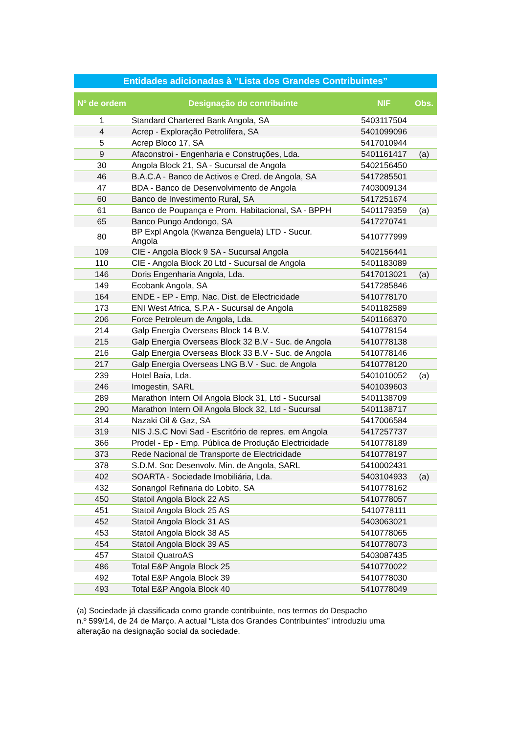Entidades adicionadas à “Lista dos Grandes Contribuintes”
| Nº de ordem | Designação do contribuinte | NIF | Obs. |
| --- | --- | --- | --- |
| 1 | Standard Chartered Bank Angola, SA | 5403117504 | |
| 4 | Acrep - Exploração Petrolífera, SA | 5401099096 | |
| 5 | Acrep Bloco 17, SA | 5417010944 | |
| 9 | Afaconstroi - Engenharia e Construções, Lda. | 5401161417 | (a) |
| 30 | Angola Block 21, SA - Sucursal de Angola | 5402156450 | |
| 46 | B.A.C.A - Banco de Activos e Cred. de Angola, SA | 5417285501 | |
| 47 | BDA - Banco de Desenvolvimento de Angola | 7403009134 | |
| 60 | Banco de Investimento Rural, SA | 5417251674 | |
| 61 | Banco de Poupança e Prom. Habitacional, SA - BPPH | 5401179359 | (a) |
| 65 | Banco Pungo Andongo, SA | 5417270741 | |
| 80 | BP Expl Angola (Kwanza Benguela) LTD - Sucur. Angola | 5410777999 | |
| 109 | CIE - Angola Block 9 SA - Sucursal Angola | 5402156441 | |
| 110 | CIE - Angola Block 20 Ltd - Sucursal de Angola | 5401183089 | |
| 146 | Doris Engenharia Angola, Lda. | 5417013021 | (a) |
| 149 | Ecobank Angola, SA | 5417285846 | |
| 164 | ENDE - EP - Emp. Nac. Dist. de Electricidade | 5410778170 | |
| 173 | ENI West Africa, S.P.A - Sucursal de Angola | 5401182589 | |
| 206 | Force Petroleum de Angola, Lda. | 5401166370 | |
| 214 | Galp Energia Overseas Block 14 B.V. | 5410778154 | |
| 215 | Galp Energia Overseas Block 32 B.V - Suc. de Angola | 5410778138 | |
| 216 | Galp Energia Overseas Block 33 B.V - Suc. de Angola | 5410778146 | |
| 217 | Galp Energia Overseas LNG B.V - Suc. de Angola | 5410778120 | |
| 239 | Hotel Baía, Lda. | 5401010052 | (a) |
| 246 | Imogestin, SARL | 5401039603 | |
| 289 | Marathon Intern Oil Angola Block 31, Ltd - Sucursal | 5401138709 | |
| 290 | Marathon Intern Oil Angola Block 32, Ltd - Sucursal | 5401138717 | |
| 314 | Nazaki Oil & Gaz, SA | 5417006584 | |
| 319 | NIS J.S.C Novi Sad - Escritório de repres. em Angola | 5417257737 | |
| 366 | Prodel - Ep - Emp. Pública de Produção Electricidade | 5410778189 | |
| 373 | Rede Nacional de Transporte de Electricidade | 5410778197 | |
| 378 | S.D.M. Soc Desenvolv. Min. de Angola, SARL | 5410002431 | |
| 402 | SOARTA - Sociedade Imobiliária, Lda. | 5403104933 | (a) |
| 432 | Sonangol Refinaria do Lobito, SA | 5410778162 | |
| 450 | Statoil Angola Block 22 AS | 5410778057 | |
| 451 | Statoil Angola Block 25 AS | 5410778111 | |
| 452 | Statoil Angola Block 31 AS | 5403063021 | |
| 453 | Statoil Angola Block 38 AS | 5410778065 | |
| 454 | Statoil Angola Block 39 AS | 5410778073 | |
| 457 | Statoil QuatroAS | 5403087435 | |
| 486 | Total E&P Angola Block 25 | 5410770022 | |
| 492 | Total E&P Angola Block 39 | 5410778030 | |
| 493 | Total E&P Angola Block 40 | 5410778049 | |
(a) Sociedade já classificada como grande contribuinte, nos termos do Despacho
n.º 599/14, de 24 de Março. A actual “Lista dos Grandes Contribuintes” introduziu uma
alteração na designação social da sociedade.